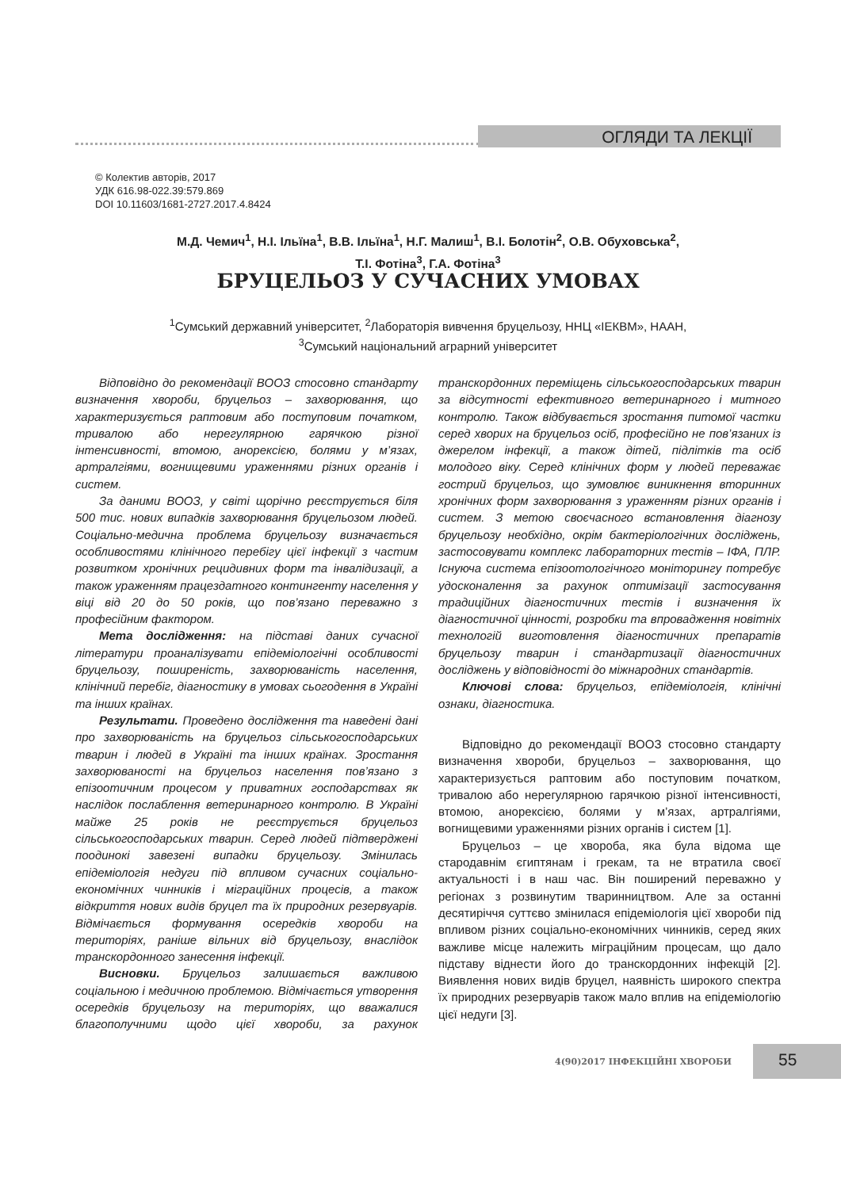ОГЛЯДИ ТА ЛЕКЦІЇ
© Колектив авторів, 2017
УДК 616.98-022.39:579.869
DOI 10.11603/1681-2727.2017.4.8424
М.Д. Чемич<sup>1</sup>, Н.І. Ільїна<sup>1</sup>, В.В. Ільїна<sup>1</sup>, Н.Г. Малиш<sup>1</sup>, В.І. Болотін<sup>2</sup>, О.В. Обуховська<sup>2</sup>,
Т.І. Фотіна<sup>3</sup>, Г.А. Фотіна<sup>3</sup>
БРУЦЕЛЬОЗ У СУЧАСНИХ УМОВАХ
<sup>1</sup> Сумський державний університет, <sup>2</sup>Лабораторія вивчення бруцельозу, ННЦ «ІЕКВМ», НААН,
<sup>3</sup> Сумський національний аграрний університет
Відповідно до рекомендації ВООЗ стосовно стандарту визначення хвороби, бруцельоз – захворювання, що характеризується раптовим або поступовим початком, тривалою або нерегулярною гарячкою різної інтенсивності, втомою, анорексією, болями у м’язах, артралгіями, вогнищевими ураженнями різних органів і систем.
За даними ВООЗ, у світі щорічно реєструється біля 500 тис. нових випадків захворювання бруцельозом людей. Соціально-медична проблема бруцельозу визначається особливостями клінічного перебігу цієї інфекції з частим розвитком хронічних рецидивних форм та інвалідизації, а також ураженням працездатного контингенту населення у віці від 20 до 50 років, що пов’язано переважно з професійним фактором.
Мета дослідження: на підставі даних сучасної літератури проаналізувати епідеміологічні особливості бруцельозу, поширеність, захворюваність населення, клінічний перебіг, діагностику в умовах сьогодення в Україні та інших країнах.
Результати. Проведено дослідження та наведені дані про захворюваність на бруцельоз сільськогосподарських тварин і людей в Україні та інших країнах. Зростання захворюваності на бруцельоз населення пов’язано з епізоотичним процесом у приватних господарствах як наслідок послаблення ветеринарного контролю. В Україні майже 25 років не реєструється бруцельоз сільськогосподарських тварин. Серед людей підтверджені поодинокі завезені випадки бруцельозу. Змінилась епідеміологія недуги під впливом сучасних соціально-економічних чинників і міграційних процесів, а також відкриття нових видів бруцел та їх природних резервуарів. Відмічається формування осередків хвороби на територіях, раніше вільних від бруцельозу, внаслідок транскордонного занесення інфекції.
Висновки. Бруцельоз залишається важливою соціальною і медичною проблемою. Відмічається утворення осередків бруцельозу на територіях, що вважалися благополучними щодо цієї хвороби, за рахунок транскордонних переміщень сільськогосподарських тварин за відсутності ефективного ветеринарного і митного контролю. Також відбувається зростання питомої частки серед хворих на бруцельоз осіб, професійно не пов’язаних із джерелом інфекції, а також дітей, підлітків та осіб молодого віку. Серед клінічних форм у людей переважає гострий бруцельоз, що зумовлює виникнення вторинних хронічних форм захворювання з ураженням різних органів і систем. З метою своєчасного встановлення діагнозу бруцельозу необхідно, окрім бактеріологічних досліджень, застосовувати комплекс лабораторних тестів – ІФА, ПЛР. Існуюча система епізоотологічного моніторингу потребує удосконалення за рахунок оптимізації застосування традиційних діагностичних тестів і визначення їх діагностичної цінності, розробки та впровадження новітніх технологій виготовлення діагностичних препаратів бруцельозу тварин і стандартизації діагностичних досліджень у відповідності до міжнародних стандартів.
Ключові слова: бруцельоз, епідеміологія, клінічні ознаки, діагностика.
Відповідно до рекомендації ВООЗ стосовно стандарту визначення хвороби, бруцельоз – захворювання, що характеризується раптовим або поступовим початком, тривалою або нерегулярною гарячкою різної інтенсивності, втомою, анорексією, болями у м’язах, артралгіями, вогнищевими ураженнями різних органів і систем [1].
Бруцельоз – це хвороба, яка була відома ще стародавнім єгиптянам і грекам, та не втратила своєї актуальності і в наш час. Він поширений переважно у регіонах з розвинутим тваринництвом. Але за останні десятиріччя суттєво змінилася епідеміологія цієї хвороби під впливом різних соціально-економічних чинників, серед яких важливе місце належить міграційним процесам, що дало підставу віднести його до транскордонних інфекцій [2]. Виявлення нових видів бруцел, наявність широкого спектра їх природних резервуарів також мало вплив на епідеміологію цієї недуги [3].
4(90)2017 ІНФЕКЦІЙНІ ХВОРОБИ 55